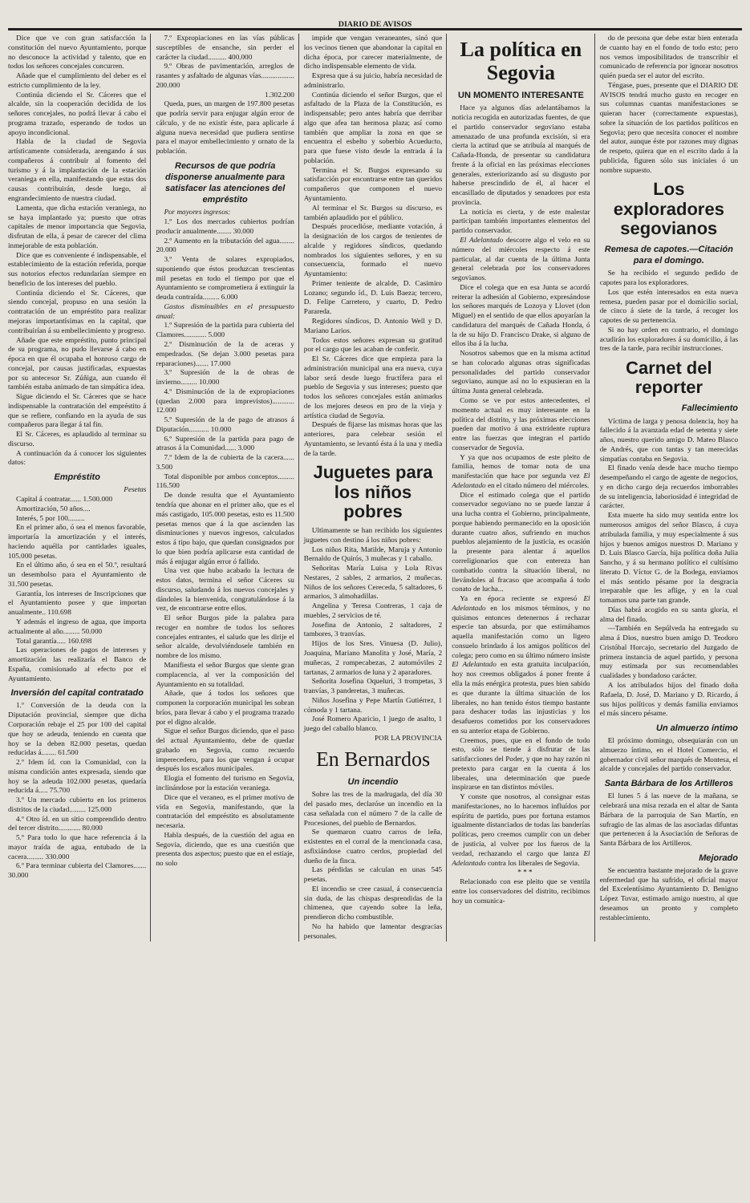DIARIO DE AVISOS
Dice que ve con gran satisfacción la constitución del nuevo Ayuntamiento, porque no desconoce la actividad y talento, que en todos los señores concejales concurren.
Añade que el cumplimiento del deber es el estricto cumplimiento de la ley.
Continúa diciendo el Sr. Cáceres que el alcalde, sin la cooperación decidida de los señores concejales, no podrá llevar á cabo el programa trazado, esperando de todos un apoyo incondicional.
Habla de la ciudad de Segovia artísticamente considerada, arengando á sus compañeros á contribuir al fomento del turismo y á la implantación de la estación veraniega en ella, manifestando que estas dos causas contribuirán, desde luego, al engrandecimiento de nuestra ciudad.
Lamenta, que dicha estación veraniega, no se haya implantado ya; puesto que otras capitales de menor importancia que Segovia, disfrutan de ella, á pesar de carecer del clima inmejorable de esta población.
Dice que es conveniente é indispensable, el establecimiento de la estación referida, porque sus notorios efectos redundarían siempre en beneficio de los intereses del pueblo.
Continúa diciendo el Sr. Cáceres, que siendo concejal, propuso en una sesión la contratación de un empréstito para realizar mejoras importantísimas en la capital, que contribuirían á su embellecimiento y progreso.
Añade que este empréstito, punto principal de su programa, no pudo llevarse á cabo en época en que él ocupaba el honroso cargo de concejal, por causas justificadas, expuestas por su antecesor Sr. Zúñiga, aun cuando él también estaba animado de tan simpática idea.
Sigue diciendo el Sr. Cáceres que se hace indispensable la contratación del empréstito á que se refiere, confiando en la ayuda de sus compañeros para llegar á tal fin.
El Sr. Cáceres, es aplaudido al terminar su discurso.
A continuación da á conocer los siguientes datos:
Empréstito
Pesetas
Capital á contratar...... 1.500.000
Amortización, 50 años....
Interés, 5 por 100.........
En el primer año, ó sea el menos favorable, importaría la amortización y el interés, haciendo aquélla por cantidades iguales, 105.000 pesetas.
En el último año, ó sea en el 50.º, resultará un desembolso para el Ayuntamiento de 31.500 pesetas.
Garantía, los intereses de Inscripciones que el Ayuntamiento posee y que importan anualmente.. 110.698
Y además el ingreso de agua, que importa actualmente al año......... 50.000
Total garantía..... 160.698
Las operaciones de pagos de intereses y amortización las realizaría el Banco de España, comisionado al efecto por el Ayuntamiento.
Inversión del capital contratado
1.º Conversión de la deuda con la Diputación provincial, siempre que dicha Corporación rebaje el 25 por 100 del capital que hoy se adeuda, teniendo en cuenta que hoy se la deben 82.000 pesetas, quedan reducidas á........ 61.500
2.º Idem íd. con la Comunidad, con la misma condición antes expresada, siendo que hoy se la adeuda 102.000 pesetas, quedaría reducida á..... 75.700
3.º Un mercado cubierto en los primeros distritos de la ciudad......... 125.000
4.º Otro íd. en un sitio comprendido dentro del tercer distrito............ 80.000
5.º Para todo lo que hace referencia á la mayor traída de agua, entubado de la cacera......... 330.000
6.º Para terminar cubierta del Clamores....... 30.000
7.º Expropiaciones en las vías públicas susceptibles de ensanche, sin perder el carácter la ciudad.......... 400.000
9.º Obras de pavimentación, arreglos de rasantes y asfaltado de algunas vías.................. 200.000
1.302.200
Queda, pues, un margen de 197.800 pesetas que podría servir para enjugar algún error de cálculo, y de no existir éste, para aplicarle á alguna nueva necesidad que pudiera sentirse para el mayor embellecimiento y ornato de la población.
Recursos de que podría disponerse anualmente para satisfacer las atenciones del empréstito
Por mayores ingresos:
1.º Los dos mercados cubiertos podrían producir anualmente........ 30.000
2.º Aumento en la tributación del agua........ 20.000
3.º Venta de solares expropiados, suponiendo que éstos produzcan trescientas mil pesetas en todo el tiempo por que el Ayuntamiento se comprometiera á extinguir la deuda contraída......... 6.000
Gastos disminuibles en el presupuesto anual:
1.º Supresión de la partida para cubierta del Clamores............ 5.000
2.º Disminución de la de aceras y empedrados. (Se dejan 3.000 pesetas para reparaciones)....... 17.000
3.º Supresión de la de obras de invierno......... 10.000
4.º Disminución de la de expropiaciones (quedan 2.000 para imprevistos)............ 12.000
5.º Supresión de la de pago de atrasos á Diputación........... 10.000
6.º Supresión de la partida para pago de atrasos á la Comunidad...... 3.000
7.º Idem de la de cubierta de la cacera...... 3.500
Total disponible por ambos conceptos......... 116.500
De donde resulta que el Ayuntamiento tendría que abonar en el primer año, que es el más castigado, 105.000 pesetas, esto es 11.500 pesetas menos que á la que ascienden las disminuciones y nuevos ingresos, calculados estos á tipo bajo, que quedan consignados por lo que bien podría aplicarse esta cantidad de más á enjugar algún error ó fallido.
Una vez que hubo acabado la lectura de estos datos, termina el señor Cáceres su discurso, saludando á los nuevos concejales y dándoles la bienvenida, congratulándose á la vez, de encontrarse entre ellos.
El señor Burgos pide la palabra para recoger en nombre de todos los señores concejales entrantes, el saludo que les dirije el señor alcalde, devolviéndosele también en nombre de los mismo.
Manifiesta el señor Burgos que siente gran complacencia, al ver la composición del Ayuntamiento en su totalidad.
Añade, que á todos los señores que componen la corporación municipal les sobran bríos, para llevar á cabo y el programa trazado por el digno alcalde.
Sigue el señor Burgos diciendo, que el paso del actual Ayuntamiento, debe de quedar grabado en Segovia, como recuerdo imperecedero, para los que vengan á ocupar después los escaños municipales.
Elogia el fomento del turismo en Segovia, inclinándose por la estación veraniega.
Dice que el veraneo, es el primer motivo de vida en Segovia, manifestando, que la contratación del empréstito es absolutamente necesaria.
Habla después, de la cuestión del agua en Segovia, diciendo, que es una cuestión que presenta dos aspectos; puesto que en el estiaje, no solo
impide que vengan veraneantes, sinó que los vecinos tienen que abandonar la capital en dicha época, por carecer materialmente, de dicho indispensable elemento de vida.
Expresa que á su juicio, habría necesidad de administrarlo.
Continúa diciendo el señor Burgos, que el asfaltado de la Plaza de la Constitución, es indispensable; pero antes habría que derribar algo que afea tan hermosa plaza; así como también que ampliar la zona en que se encuentra el esbelto y soberbio Acueducto, para que fuese visto desde la entrada á la población.
Termina el Sr. Burgos expresando su satisfacción por encontrarse entre tan queridos compañeros que componen el nuevo Ayuntamiento.
Al terminar el Sr. Burgos su discurso, es también aplaudido por el público.
Después procedióse, mediante votación, á la designación de los cargos de tenientes de alcalde y regidores síndicos, quedando nombrados los siguientes señores, y en su consecuencia, formado el nuevo Ayuntamiento:
Primer teniente de alcalde, D. Casimiro Lozano; segundo íd., D. Luis Baeza; tercero, D. Felipe Carretero, y cuarto, D. Pedro Parareda.
Regidores síndicos, D. Antonio Well y D. Mariano Larios.
Todos estos señores expresan su gratitud por el cargo que les acaban de conferir.
El Sr. Cáceres dice que empieza para la administración municipal una era nueva, cuya labor será desde luego fructífera para el pueblo de Segovia y sus intereses; puesto que todos los señores concejales están animados de los mejores deseos en pro de la vieja y artística ciudad de Segovia.
Después de fijarse las mismas horas que las anteriores, para celebrar sesión el Ayuntamiento, se levantó ésta á la una y media de la tarde.
Juguetes para los niños pobres
Ultimamente se han recibido los siguientes juguetes con destino á los niños pobres:
Los niños Rita, Matilde, Maruja y Antonio Bernaldo de Quirós, 3 muñecas y 1 caballo.
Señoritas María Luisa y Lola Rivas Nestares, 2 sables, 2 armarios, 2 muñecas. Niños de los señores Cereceda, 5 saltadores, 6 armarios, 3 almohadillas.
Angelina y Teresa Contreras, 1 caja de muebles, 2 servicios de té.
Josefina de Antonio, 2 saltadores, 2 tambores, 3 tranvías.
Hijos de los Sres. Vinuesa (D. Julio), Joaquina, Mariano Manolita y José, María, 2 muñecas, 2 rompecabezas, 2 automóviles 2 tartanas, 2 armarios de luna y 2 aparadores.
Señorita Josefina Oqueluri, 3 trompetas, 3 tranvías, 3 panderetas, 3 muñecas.
Niños Josefina y Pepe Martín Gutiérrez, 1 cómoda y 1 tartana.
José Romero Aparicio, 1 juego de asalto, 1 juego del caballo blanco.
POR LA PROVINCIA
En Bernardos
Un incendio
Sobre las tres de la madrugada, del día 30 del pasado mes, declaróse un incendio en la casa señalada con el número 7 de la calle de Procesiones, del pueblo de Bernardos.
Se quemaron cuatro carros de leña, existentes en el corral de la mencionada casa, asfixiándose cuatro cerdos, propiedad del dueño de la finca.
Las pérdidas se calculan en unas 545 pesetas.
El incendio se cree casual, á consecuencia sin duda, de las chispas desprendidas de la chimenea, que cayendo sobre la leña, prendieron dicho combustible.
No ha habido que lamentar desgracias personales.
La política en Segovia
UN MOMENTO INTERESANTE
Hace ya algunos días adelantábamos la noticia recogida en autorizadas fuentes, de que el partido conservador segoviano estaba amenazado de una profunda excisión, si era cierta la actitud que se atribuía al marqués de Cañada-Honda, de presentar su candidatura frente á la oficial en las próximas elecciones generales, exteriorizando así su disgusto por haberse prescindido de él, al hacer el encasillado de diputados y senadores por esta provincia.
La noticia es cierta, y de este malestar participan también importantes elementos del partido conservador.
El Adelantado descorre algo el velo en su número del miércoles respecto á este particular, al dar cuenta de la última Junta general celebrada por los conservadores segovianos.
Dice el colega que en esa Junta se acordó reiterar la adhesión al Gobierno, expresándose los señores marqués de Lozoya y Llovet (don Miguel) en el sentido de que ellos apoyarían la candidatura del marqués de Cañada Honda, ó la de su hijo D. Francisco Drake, si alguno de ellos iba á la lucha.
Nosotros sabemos que en la misma actitud se han colocado algunas otras significadas personalidades del partido conservador segoviano, aunque así no lo expusieran en la última Junta general celebrada.
Como se ve por estos antecedentes, el momento actual es muy interesante en la política del distrito, y las próximas elecciones pueden dar motivo á una extridente ruptura entre las fuerzas que integran el partido conservador de Segovia.
Y ya que nos ocupamos de este pleito de familia, hemos de tomar nota de una manifestación que hace por segunda vez El Adelantado en el citado número del miércoles.
Dice el estimado colega que el partido conservador segoviano no se puede lanzar á una lucha contra el Gobierno, principalmente, porque habiendo permanecido en la oposición durante cuatro años, sufriendo en muchos pueblos alejamiento de la justicia, es ocasión la presente para alentar á aquellos correligionarios que con entereza han combatido contra la situación liberal, no llevándoles al fracaso que acompaña á todo conato de lucha...
Ya en época reciente se expresó El Adelantado en los mismos términos, y no quisimos entonces detenernos á rechazar especie tan absurda, por que estimábamos aquella manifestación como un ligero consuelo brindado á los amigos políticos del colega; pero como en su último número insiste El Adelantado en esta gratuita inculpación, hoy nos creemos obligados á poner frente á ella la más enérgica protesta, pues bien sabido es que durante la última situación de los liberales, no han tenido éstos tiempo bastante para deshacer todas las injusticias y los desafueros cometidos por los conservadores en su anterior etapa de Gobierno.
Creemos, pues, que en el fondo de todo esto, sólo se tiende á disfrutar de las satisfacciones del Poder, y que no hay razón ni pretexto para cargar en la cuenta á los liberales, una determinación que puede inspirarse en tan distintos móviles.
Y conste que nosotros, al consignar estas manifestaciones, no lo hacemos influídos por espíritu de partido, pues por fortuna estamos igualmente distanciados de todas las banderías políticas, pero creemos cumplir con un deber de justicia, al volver por los fueros de la verdad, rechazando el cargo que lanza El Adelantado contra los liberales de Segovia.
* * *
Relacionado con ese pleito que se ventila entre los conservadores del distrito, recibimos hoy un comunica-
do de persona que debe estar bien enterada de cuanto hay en el fondo de todo esto; pero nos vemos imposibilitados de transcribir el comunicado de referencia por ignorar nosotros quién pueda ser el autor del escrito.
Téngase, pues, presente que el DIARIO DE AVISOS tendrá mucho gusto en recoger en sus columnas cuantas manifestaciones se quieran hacer (correctamente expuestas), sobre la situación de los partidos políticos en Segovia; pero que necesita conocer el nombre del autor, aunque éste por razones muy dignas de respeto, quiera que en el escrito dado á la publicida, figuren sólo sus iniciales ó un nombre supuesto.
Los exploradores segovianos
Remesa de capotes.—Citación para el domingo.
Se ha recibido el segundo pedido de capotes para los exploradores.
Los que estén interesados en esta nueva remesa, pueden pasar por el domicilio social, de cinco á siete de la tarde, á recoger los capotes de su pertenencia.
Si no hay orden en contrario, el domingo acudirán los exploradores á su domicilio, á las tres de la tarde, para recibir instrucciones.
Carnet del reporter
Fallecimiento
Víctima de larga y penosa dolencia, hoy ha fallecido á la avanzada edad de setenta y siete años, nuestro querido amigo D. Mateo Blasco de Andrés, que con tantas y tan merecidas simpatías contaba en Segovia.
El finado venía desde hace mucho tiempo desempeñando el cargo de agente de negocios, y en dicho cargo deja recuerdos imborrables de su inteligencia, laboriosidad é integridad de carácter.
Esta muerte ha sido muy sentida entre los numerosos amigos del señor Blasco, á cuya atribulada familia, y muy especialmente á sus hijos y buenos amigos nuestros D. Mariano y D. Luis Blasco García, hija política doña Julia Sancho, y á su hermano político el cultísimo literato D. Víctor G. de la Bodega, enviamos el más sentido pésame por la desgracia irreparable que les aflige, y en la cual tomamos una parte tan grande.
Días habrá acogido en su santa gloria, el alma del finado.
—También en Sepúlveda ha entregado su alma á Dios, nuestro buen amigo D. Teodoro Cristóbal Horcajo, secretario del Juzgado de primera instancia de aquel partido, y persona muy estimada por sus recomendables cualidades y bondadoso carácter.
A los atribulados hijos del finado doña Rafaela, D. José, D. Mariano y D. Ricardo, á sus hijos políticos y demás familia enviamos el más sincero pésame.
Un almuerzo íntimo
El próximo domingo, obsequiarán con un almuerzo íntimo, en el Hotel Comercio, el gobernador civil señor marqués de Montesa, el alcalde y concejales del partido conservador.
Santa Bárbara de los Artilleros
El lunes 5 á las nueve de la mañana, se celebrará una misa rezada en el altar de Santa Bárbara de la parroquia de San Martín, en sufragio de las almas de las asociadas difuntas que pertenecen á la Asociación de Señoras de Santa Bárbara de los Artilleros.
Mejorado
Se encuentra bastante mejorado de la grave enfermedad que ha sufrido, el oficial mayor del Excelentísimo Ayuntamiento D. Benigno López Tovar, estimado amigo nuestro, al que deseamos un pronto y completo restablecimiento.